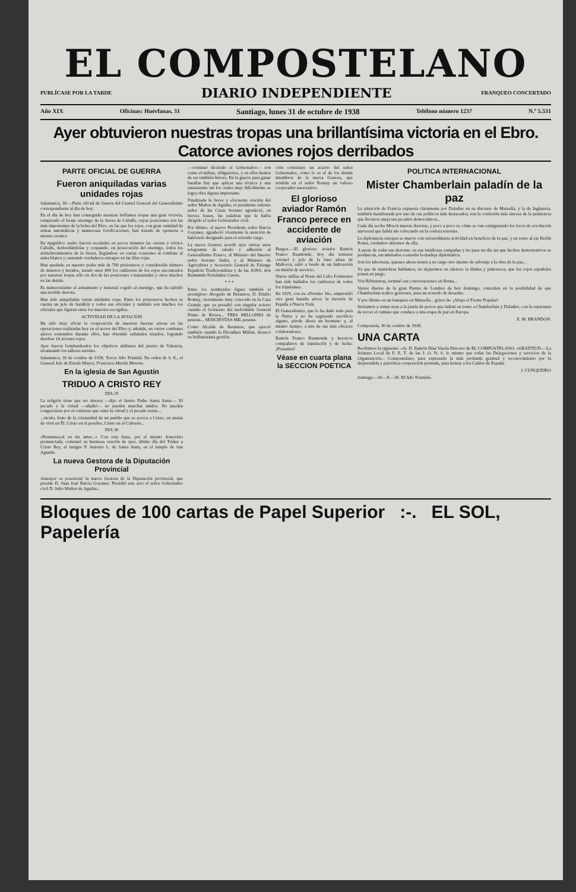EL COMPOSTELANO
PUBLÍCASE POR LA TARDE DIARIO INDEPENDIENTE FRANQUEO CONCERTADO
Año XIX Oficinas: Huérfanas, 31 Santiago, lunes 31 de octubre de 1938 Teléfono número 1237 N.º 5.531
Ayer obtuvieron nuestras tropas una brillantísima victoria en el Ebro. Catorce aviones rojos derribados
PARTE OFICIAL DE GUERRA
Fueron aniquiladas varias unidades rojas
Salamanca, 30.—Parte oficial de Guerra del Cuartel General del Generalísimo correspondiente al día de hoy:
En el día de hoy han conseguido nuestras brillantes tropas una gran victoria, rompiendo el frente enemigo de la Sierra de Caballs, cuyas posiciones son las más importantes de la bolsa del Ebro, en las que los rojos, con gran cantidad de armas automáticas y numerosas fortificaciones, han tratado de oponerse a nuestro avance.
En magnífico asalto fueron escaladas en pocos minutos las crestas y vértice Caballs, desbordándolas y ocupando, en persecución del enemigo, todos los atrincheramientos de la Sierra, llegándose en varias ocasiones al combate al arma blanca y causando verdaderos estragos en las filas rojas.
Han quedado en nuestro poder más de 700 prisioneros y considerable número de muertos y heridos, siendo unos 400 los cadáveres de los rojos encontrados por nuestras tropas sólo en dos de las posiciones conquistadas y otros muchos en las demás.
Es numerosísimo el armamento y material cogido al enemigo, que ha sufrido una terrible derrota.
Han sido aniquiladas varias unidades rojas. Entre los prisioneros hechos se cuenta un jefe de batallón y todos sus oficiales y también son muchos los oficiales que figuran entre los muertos recogidos.
ACTIVIDAD DE LA AVIACION
Ha sido muy eficaz la cooperación de nuestras fuerzas aéreas en las operaciones realizadas hoy en el sector del Ebro y, además, en varios combates aéreos sostenidos durante ellos, han obtenido señalados triunfos, logrando derribar 14 aviones rojos.
Ayer fueron bombardeados los objetivos militares del puerto de Valencia, alcanzando los talleres navales.
Salamanca, 30 de octubre de 1938. Tercer Año Triunfal. De orden de S. E., el General Jefe de Estado Mayor, Francisco Martín Moreno.
En la iglesia de San Agustín
TRIDUO A CRISTO REY
DIA 29
La religión tiene que ser sincera —dijo el ilustre Padre Santa Anna—. El pecado y la virtud —añadió— no pueden marchar unidos. No pueden congraciarse por el contraste que entre la virtud y el pecado existe...
...táculo, fruto de la cristiandad de un pueblo que se acerca a Cristo, en ansias de vivir en Él. Cristo en el pesebre, Cristo en el Calvario...
DIA 30
«Permaneced en mi amor...» Con esta frase, por el mismo Jesucristo pronunciada, comenzó su hermosa oración de ayer, último día del Triduo a Cristo Rey, el insigne P. Antonio L. de Santa Anna, en el templo de San Agustín.
La nueva Gestora de la Diputación Provincial
Anteayer se posesionó la nueva Gestora de la Diputación provincial, que preside D. Juan José Barcia Goyanes. Presidió este acto el señor Gobernador civil D. Julio Muñoz de Aguilar...
—continuó diciendo el Gobernador— son como el militar, obligatorios, y en ellos hemos de ser también héroes. En la guerra para ganar batallas hay que aplicar una técnica y una entusiasmo sin los cuales muy difícilmente se logra obra alguna importante.
Finalizada la breve y elocuente oración del señor Muñoz de Aguilar, el presidente saliente señor de las Casas Soriano agradeció, en breves frases, las palabras que le había dirigido el señor Gobernador civil.
Por último, el nuevo Presidente señor Barcia Goyanes, agradeció vivamente la atención de habérsele designado para el referido cargo.
La nueva Gestora acordó ayer enviar unos telegramas de saludo y adhesión al Generalísimo Franco, al Ministro del Interior señor Serrano Suñer, y al Ministro de Agricultura y Secretario General de Falange Española Tradicionalista y de las JONS, don Raimundo Fernández Cuesta.
* * *
Entre los nombrados figura también el prestigioso Abogado de Betanzos, D. Emilio Romay, ciertamente muy conocido en la Casa Grande, que ya presidió con singular acierto cuando el Gobierno del inolvidable General Primo de Rivera... TRES MILLONES de pesetas... SEISCIENTAS MIL pesetas.
Como Alcalde de Betanzos, que ejerció también cuando la Dictadura Militar, destacó su brillantísima gestión.
ción constituye un acierto del señor Gobernador, como lo es el de los demás miembros de la nueva Gestora, que tendrán en el señor Romay un valioso cooperador asesorativo.
El glorioso aviador Ramón Franco perece en accidente de aviación
Burgos.—El glorioso aviador Ramón Franco Baamonde, hoy día teniente coronel y jefe de la base aérea de Mallorca, salió a bordo de un hidroavión en misión de servicio.
Nueve millas al Norte del Cabo Formentor han sido hallados los cadáveres de todos los tripulantes.
En 1929, con su «Dornier 16», emprendió otra gran hazaña aérea: la travesía de España a Nueva York.
El Generalísimo, que lo ha dado todo para la Patria y no ha regateado sacrificio alguno, pierde ahora un hermano y, al mismo tiempo, a uno de sus más eficaces colaboradores.
Ramón Franco Baamonde y heroicos compañeros de tripulación y de lucha: ¡Presentes!
Véase en cuarta plana la SECCION POETICA
POLITICA INTERNACIONAL
Mister Chamberlain paladín de la paz
La situación de Francia expuesta claramente por Daladier en su discurso de Marsella, y la de Inglaterra, también manifestada por uno de sus políticos más destacados, son la confesión más sincera de la penitencia que llevaron aneja sus pecados democráticos...
Cada día recibe Moscú nuevas derrotas, y poco a poco ve cómo se van extinguiendo los focos de revolución universal que había ido colocando en la corteza terrestre.
La diplomacia europea se mueve con extraordinaria actividad en beneficio de la paz, y en torno al eje Berlín Roma, verdadero defensor de ella.
A pesar de todas sus derrotas, en sus insidiosas campañas y no pasa un día sin que hechos demostrativos se produzcan, encaminados a enredar la madeja diplomática.
Son los laboristas, quienes ahora tienen a su cargo otro intento de sabotaje a la obra de la paz...
Ya que de maniobras hablamos, no dejaremos en silencio la última y pintoresca, que los rojos españoles ponen en juego.
Von Ribbentrop, terminó sus conversaciones en Roma...
Varios diarios de la gran Prensa de Londres de hoy domingo, coinciden en la posibilidad de que Chamberlain realice gestiones, para un acuerdo de desarme.
Y por último en un banquete en Marsella... gritos de: ¡Abajo el Frente Popular!
Invitamos a tomar nota a la jauría de perros que ladran en torno a Chamberlain y Daladier, con la esperanza de torcer el camino que conduce a una etapa de paz en Europa.
E. M. BRANDON.
Compostela, 30 de octubre de 1938.
UNA CARTA
Recibimos la siguiente: «Sr. D. Ramón Díaz Varela Director de EL COMPOSTELANO. «GRATITUD.—La Jefatura Local de F. E. T. de las J. O. N. S. lo mismo que todas las Delegaciones y servicios de la Organización... Compostelano, para expresarle la más profunda gratitud y reconocimiento por la desprendida y patriótica cooperación prestada, para honrar a los Caídos de España.
J. CUNQUEIRO
Santiago—30—X—38. III Año Triunfal».
Bloques de 100 cartas de Papel Superior :-. EL SOL, Papelería